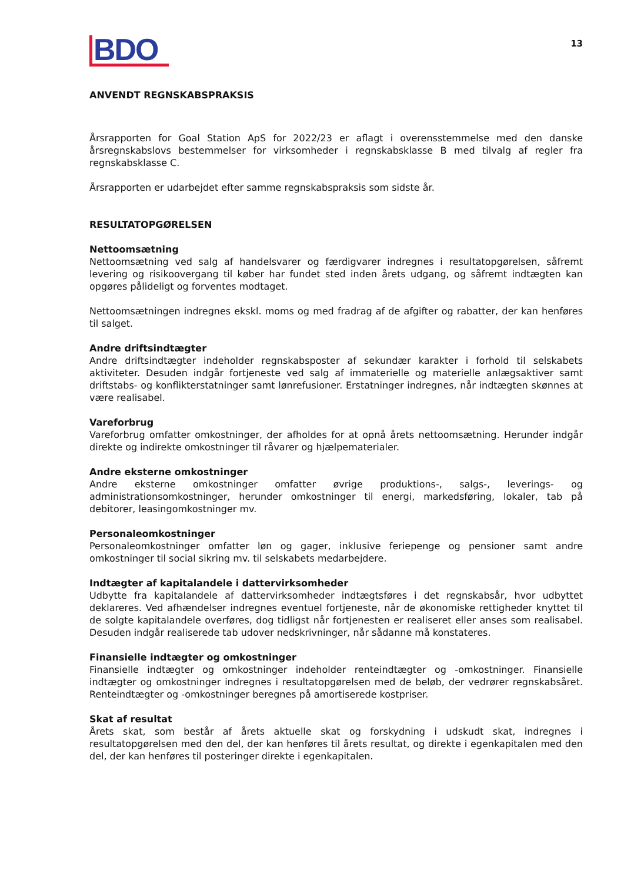BDO
13
ANVENDT REGNSKABSPRAKSIS
Årsrapporten for Goal Station ApS for 2022/23 er aflagt i overensstemmelse med den danske årsregnskabslovs bestemmelser for virksomheder i regnskabsklasse B med tilvalg af regler fra regnskabsklasse C.
Årsrapporten er udarbejdet efter samme regnskabspraksis som sidste år.
RESULTATOPGØRELSEN
Nettoomsætning
Nettoomsætning ved salg af handelsvarer og færdigvarer indregnes i resultatopgørelsen, såfremt levering og risikoovergang til køber har fundet sted inden årets udgang, og såfremt indtægten kan opgøres pålideligt og forventes modtaget.
Nettoomsætningen indregnes ekskl. moms og med fradrag af de afgifter og rabatter, der kan henføres til salget.
Andre driftsindtægter
Andre driftsindtægter indeholder regnskabsposter af sekundær karakter i forhold til selskabets aktiviteter. Desuden indgår fortjeneste ved salg af immaterielle og materielle anlægsaktiver samt driftstabs- og konflikterstatninger samt lønrefusioner. Erstatninger indregnes, når indtægten skønnes at være realisabel.
Vareforbrug
Vareforbrug omfatter omkostninger, der afholdes for at opnå årets nettoomsætning. Herunder indgår direkte og indirekte omkostninger til råvarer og hjælpematerialer.
Andre eksterne omkostninger
Andre eksterne omkostninger omfatter øvrige produktions-, salgs-, leverings- og administrationsomkostninger, herunder omkostninger til energi, markedsføring, lokaler, tab på debitorer, leasingomkostninger mv.
Personaleomkostninger
Personaleomkostninger omfatter løn og gager, inklusive feriepenge og pensioner samt andre omkostninger til social sikring mv. til selskabets medarbejdere.
Indtægter af kapitalandele i dattervirksomheder
Udbytte fra kapitalandele af dattervirksomheder indtægtsføres i det regnskabsår, hvor udbyttet deklareres. Ved afhændelser indregnes eventuel fortjeneste, når de økonomiske rettigheder knyttet til de solgte kapitalandele overføres, dog tidligst når fortjenesten er realiseret eller anses som realisabel. Desuden indgår realiserede tab udover nedskrivninger, når sådanne må konstateres.
Finansielle indtægter og omkostninger
Finansielle indtægter og omkostninger indeholder renteindtægter og -omkostninger. Finansielle indtægter og omkostninger indregnes i resultatopgørelsen med de beløb, der vedrører regnskabsåret. Renteindtægter og -omkostninger beregnes på amortiserede kostpriser.
Skat af resultat
Årets skat, som består af årets aktuelle skat og forskydning i udskudt skat, indregnes i resultatopgørelsen med den del, der kan henføres til årets resultat, og direkte i egenkapitalen med den del, der kan henføres til posteringer direkte i egenkapitalen.